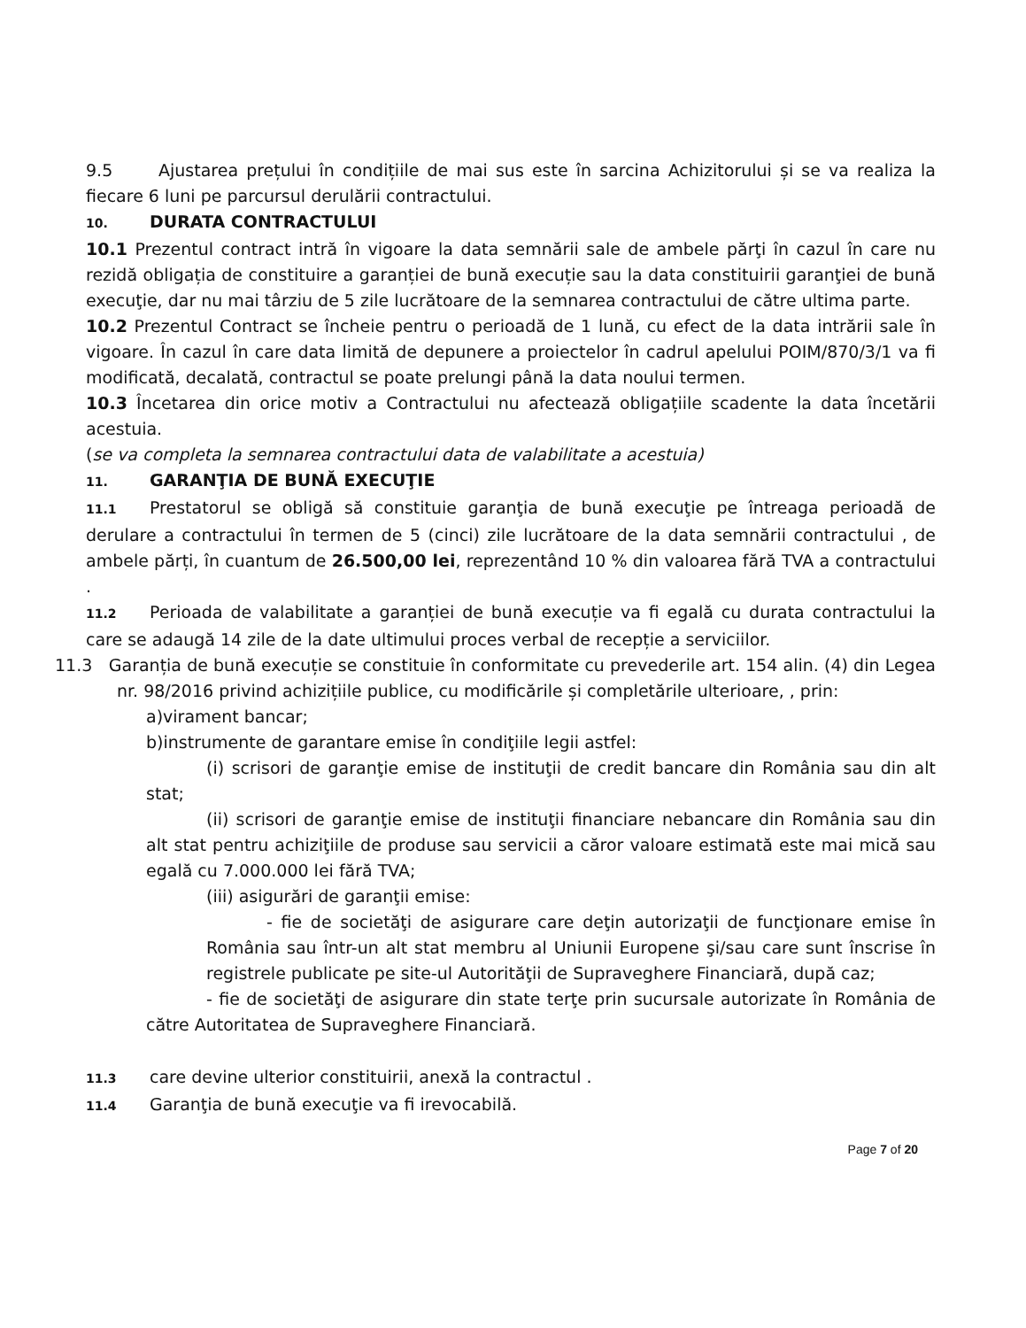9.5 Ajustarea prețului în condițiile de mai sus este în sarcina Achizitorului și se va realiza la fiecare 6 luni pe parcursul derulării contractului.
10. DURATA CONTRACTULUI
10.1 Prezentul contract intră în vigoare la data semnării sale de ambele părţi în cazul în care nu rezidă obligația de constituire a garanției de bună execuție sau la data constituirii garanţiei de bună execuţie, dar nu mai târziu de 5 zile lucrătoare de la semnarea contractului de către ultima parte.
10.2 Prezentul Contract se încheie pentru o perioadă de 1 lună, cu efect de la data intrării sale în vigoare. În cazul în care data limită de depunere a proiectelor în cadrul apelului POIM/870/3/1 va fi modificată, decalată, contractul se poate prelungi până la data noului termen.
10.3 Încetarea din orice motiv a Contractului nu afectează obligațiile scadente la data încetării acestuia.
(se va completa la semnarea contractului data de valabilitate a acestuia)
11. GARANŢIA DE BUNĂ EXECUŢIE
11.1 Prestatorul se obligă să constituie garanţia de bună execuţie pe întreaga perioadă de derulare a contractului în termen de 5 (cinci) zile lucrătoare de la data semnării contractului , de ambele părți, în cuantum de 26.500,00 lei, reprezentând 10 % din valoarea fără TVA a contractului .
11.2 Perioada de valabilitate a garanției de bună execuție va fi egală cu durata contractului la care se adaugă 14 zile de la date ultimului proces verbal de recepție a serviciilor.
11.3 Garanția de bună execuție se constituie în conformitate cu prevederile art. 154 alin. (4) din Legea nr. 98/2016 privind achizițiile publice, cu modificările și completările ulterioare, , prin:
a)virament bancar;
b)instrumente de garantare emise în condiţiile legii astfel:
(i) scrisori de garanţie emise de instituţii de credit bancare din România sau din alt stat;
(ii) scrisori de garanţie emise de instituţii financiare nebancare din România sau din alt stat pentru achiziţiile de produse sau servicii a căror valoare estimată este mai mică sau egală cu 7.000.000 lei fără TVA;
(iii) asigurări de garanţii emise:
- fie de societăţi de asigurare care deţin autorizaţii de funcţionare emise în România sau într-un alt stat membru al Uniunii Europene şi/sau care sunt înscrise în registrele publicate pe site-ul Autorităţii de Supraveghere Financiară, după caz;
- fie de societăţi de asigurare din state terţe prin sucursale autorizate în România de către Autoritatea de Supraveghere Financiară.
11.3 care devine ulterior constituirii, anexă la contractul .
11.4 Garanţia de bună execuţie va fi irevocabilă.
Page 7 of 20